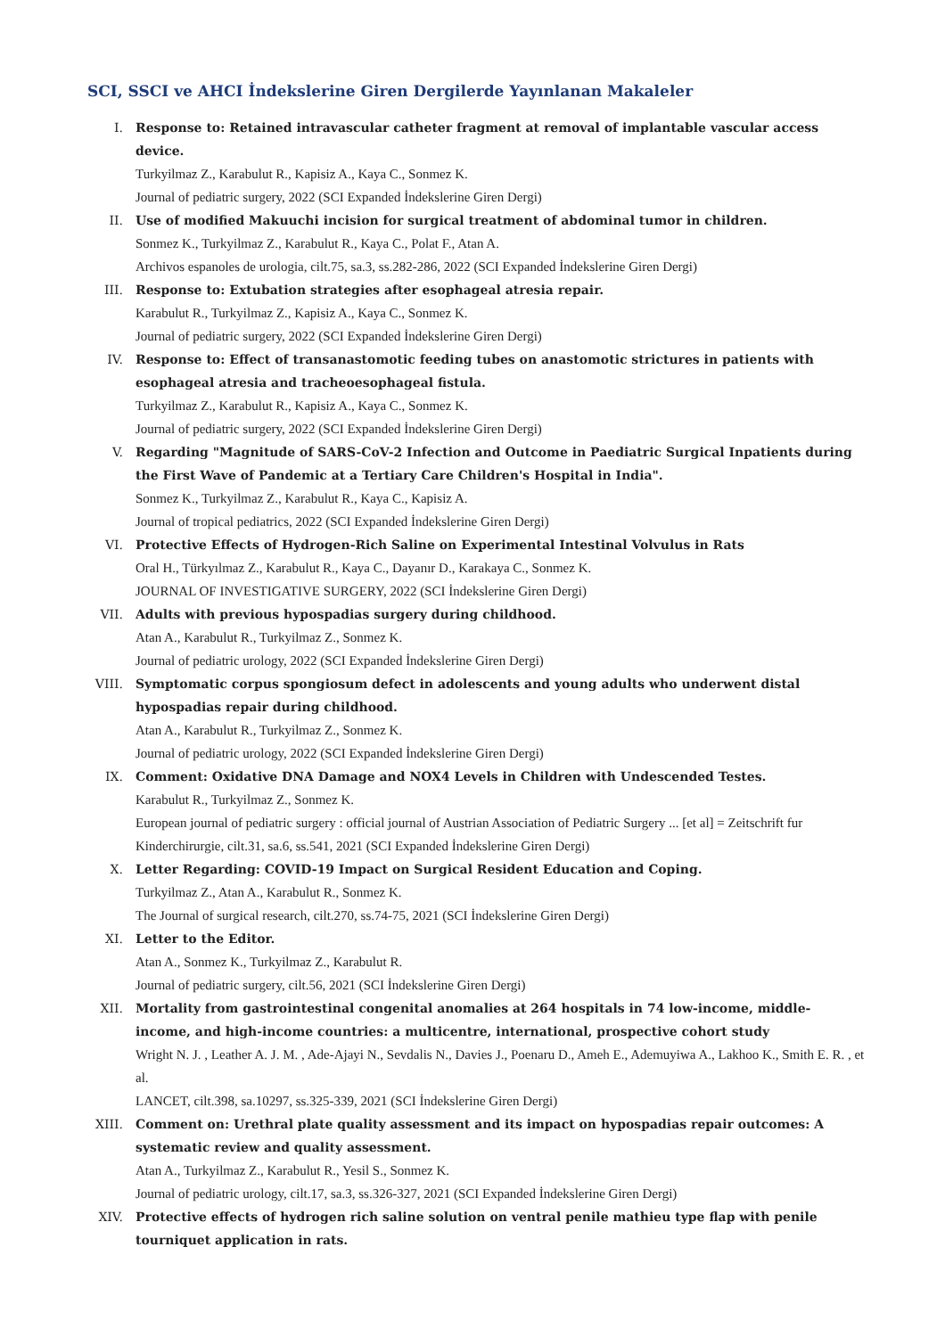SCI, SSCI ve AHCI İndekslerine Giren Dergilerde Yayınlanan Makaleler
I. Response to: Retained intravascular catheter fragment at removal of implantable vascular access device.
Turkyilmaz Z., Karabulut R., Kapisiz A., Kaya C., Sonmez K.
Journal of pediatric surgery, 2022 (SCI Expanded İndekslerine Giren Dergi)
II. Use of modified Makuuchi incision for surgical treatment of abdominal tumor in children.
Sonmez K., Turkyilmaz Z., Karabulut R., Kaya C., Polat F., Atan A.
Archivos espanoles de urologia, cilt.75, sa.3, ss.282-286, 2022 (SCI Expanded İndekslerine Giren Dergi)
III. Response to: Extubation strategies after esophageal atresia repair.
Karabulut R., Turkyilmaz Z., Kapisiz A., Kaya C., Sonmez K.
Journal of pediatric surgery, 2022 (SCI Expanded İndekslerine Giren Dergi)
IV. Response to: Effect of transanastomotic feeding tubes on anastomotic strictures in patients with esophageal atresia and tracheoesophageal fistula.
Turkyilmaz Z., Karabulut R., Kapisiz A., Kaya C., Sonmez K.
Journal of pediatric surgery, 2022 (SCI Expanded İndekslerine Giren Dergi)
V. Regarding "Magnitude of SARS-CoV-2 Infection and Outcome in Paediatric Surgical Inpatients during the First Wave of Pandemic at a Tertiary Care Children's Hospital in India".
Sonmez K., Turkyilmaz Z., Karabulut R., Kaya C., Kapisiz A.
Journal of tropical pediatrics, 2022 (SCI Expanded İndekslerine Giren Dergi)
VI. Protective Effects of Hydrogen-Rich Saline on Experimental Intestinal Volvulus in Rats
Oral H., Türkyılmaz Z., Karabulut R., Kaya C., Dayanır D., Karakaya C., Sonmez K.
JOURNAL OF INVESTIGATIVE SURGERY, 2022 (SCI İndekslerine Giren Dergi)
VII. Adults with previous hypospadias surgery during childhood.
Atan A., Karabulut R., Turkyilmaz Z., Sonmez K.
Journal of pediatric urology, 2022 (SCI Expanded İndekslerine Giren Dergi)
VIII.
Symptomatic corpus spongiosum defect in adolescents and young adults who underwent distal hypospadias repair during childhood.
Atan A., Karabulut R., Turkyilmaz Z., Sonmez K.
Journal of pediatric urology, 2022 (SCI Expanded İndekslerine Giren Dergi)
IX. Comment: Oxidative DNA Damage and NOX4 Levels in Children with Undescended Testes.
Karabulut R., Turkyilmaz Z., Sonmez K.
European journal of pediatric surgery : official journal of Austrian Association of Pediatric Surgery ... [et al] = Zeitschrift fur Kinderchirurgie, cilt.31, sa.6, ss.541, 2021 (SCI Expanded İndekslerine Giren Dergi)
X. Letter Regarding: COVID-19 Impact on Surgical Resident Education and Coping.
Turkyilmaz Z., Atan A., Karabulut R., Sonmez K.
The Journal of surgical research, cilt.270, ss.74-75, 2021 (SCI İndekslerine Giren Dergi)
XI. Letter to the Editor.
Atan A., Sonmez K., Turkyilmaz Z., Karabulut R.
Journal of pediatric surgery, cilt.56, 2021 (SCI İndekslerine Giren Dergi)
XII. Mortality from gastrointestinal congenital anomalies at 264 hospitals in 74 low-income, middle-income, and high-income countries: a multicentre, international, prospective cohort study
Wright N. J. , Leather A. J. M. , Ade-Ajayi N., Sevdalis N., Davies J., Poenaru D., Ameh E., Ademuyiwa A., Lakhoo K., Smith E. R. , et al.
LANCET, cilt.398, sa.10297, ss.325-339, 2021 (SCI İndekslerine Giren Dergi)
XIII.
Comment on: Urethral plate quality assessment and its impact on hypospadias repair outcomes: A systematic review and quality assessment.
Atan A., Turkyilmaz Z., Karabulut R., Yesil S., Sonmez K.
Journal of pediatric urology, cilt.17, sa.3, ss.326-327, 2021 (SCI Expanded İndekslerine Giren Dergi)
XIV. Protective effects of hydrogen rich saline solution on ventral penile mathieu type flap with penile tourniquet application in rats.